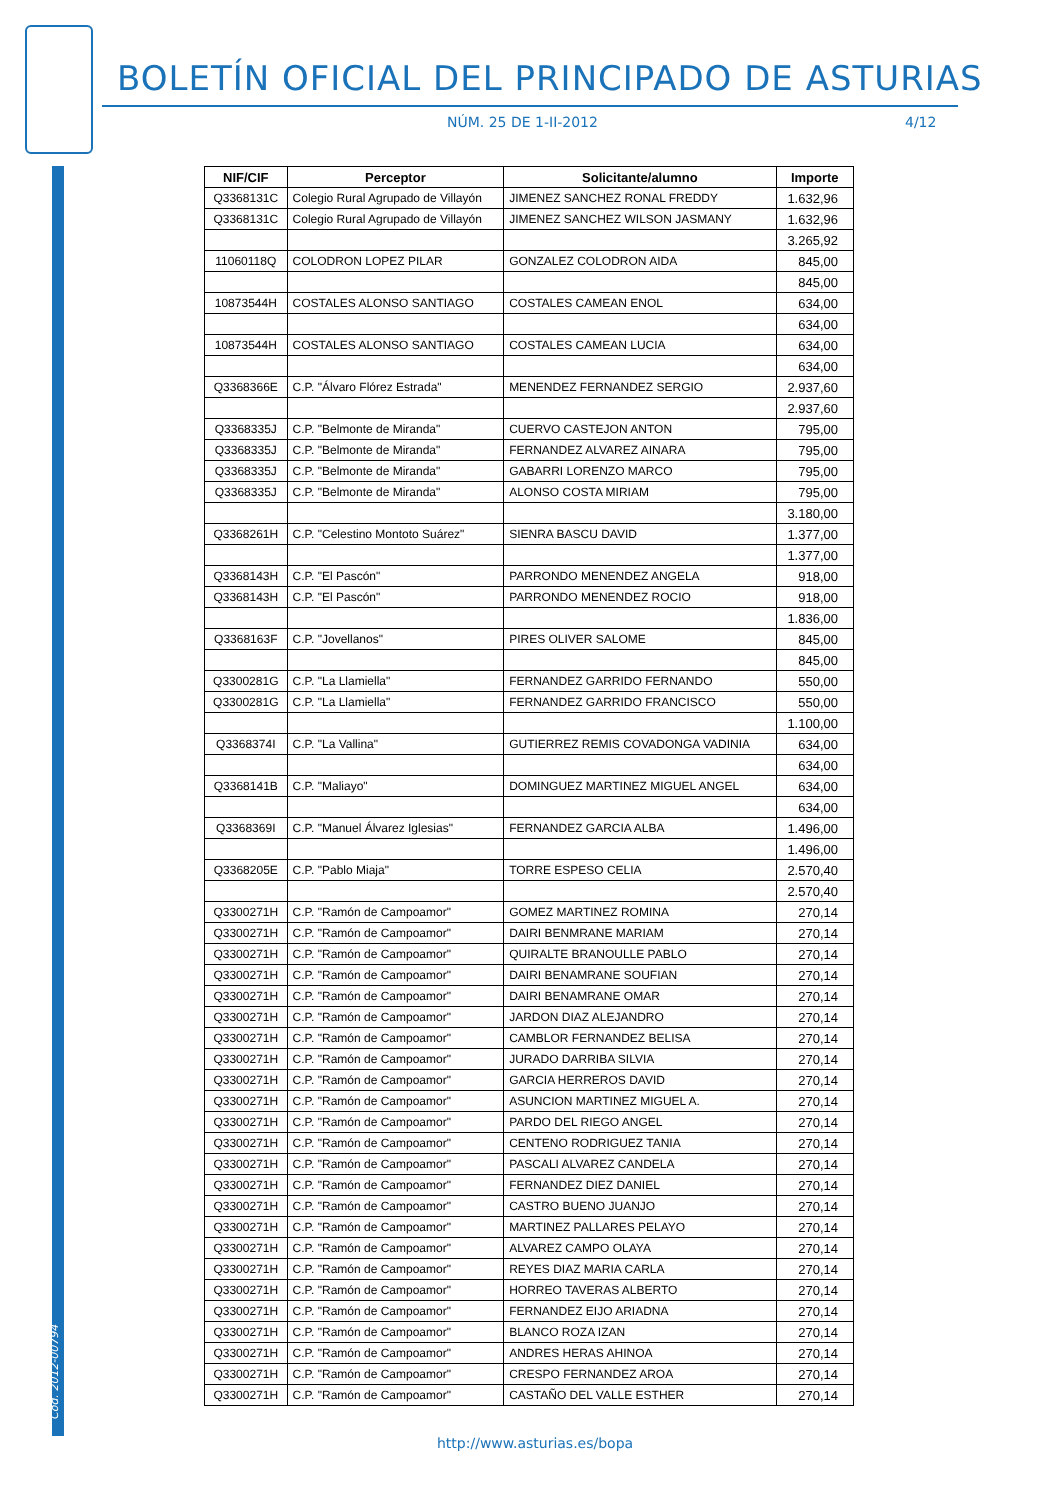BOLETÍN OFICIAL DEL PRINCIPADO DE ASTURIAS
NÚM. 25 DE 1-II-2012 4/12
Cód. 2012-00794
| NIF/CIF | Perceptor | Solicitante/alumno | Importe |
| --- | --- | --- | --- |
| Q3368131C | Colegio Rural Agrupado de Villayón | JIMENEZ SANCHEZ RONAL FREDDY | 1.632,96 |
| Q3368131C | Colegio Rural Agrupado de Villayón | JIMENEZ SANCHEZ WILSON JASMANY | 1.632,96 |
| | | | 3.265,92 |
| 11060118Q | COLODRON LOPEZ PILAR | GONZALEZ COLODRON AIDA | 845,00 |
| | | | 845,00 |
| 10873544H | COSTALES ALONSO SANTIAGO | COSTALES CAMEAN ENOL | 634,00 |
| | | | 634,00 |
| 10873544H | COSTALES ALONSO SANTIAGO | COSTALES CAMEAN LUCIA | 634,00 |
| | | | 634,00 |
| Q3368366E | C.P. "Álvaro Flórez Estrada" | MENENDEZ FERNANDEZ SERGIO | 2.937,60 |
| | | | 2.937,60 |
| Q3368335J | C.P. "Belmonte de Miranda" | CUERVO CASTEJON ANTON | 795,00 |
| Q3368335J | C.P. "Belmonte de Miranda" | FERNANDEZ ALVAREZ AINARA | 795,00 |
| Q3368335J | C.P. "Belmonte de Miranda" | GABARRI LORENZO MARCO | 795,00 |
| Q3368335J | C.P. "Belmonte de Miranda" | ALONSO COSTA MIRIAM | 795,00 |
| | | | 3.180,00 |
| Q3368261H | C.P. "Celestino Montoto Suárez" | SIENRA BASCU DAVID | 1.377,00 |
| | | | 1.377,00 |
| Q3368143H | C.P. "El Pascón" | PARRONDO MENENDEZ ANGELA | 918,00 |
| Q3368143H | C.P. "El Pascón" | PARRONDO MENENDEZ ROCIO | 918,00 |
| | | | 1.836,00 |
| Q3368163F | C.P. "Jovellanos" | PIRES OLIVER SALOME | 845,00 |
| | | | 845,00 |
| Q3300281G | C.P. "La Llamiella" | FERNANDEZ GARRIDO FERNANDO | 550,00 |
| Q3300281G | C.P. "La Llamiella" | FERNANDEZ GARRIDO FRANCISCO | 550,00 |
| | | | 1.100,00 |
| Q3368374I | C.P. "La Vallina" | GUTIERREZ REMIS COVADONGA VADINIA | 634,00 |
| | | | 634,00 |
| Q3368141B | C.P. "Maliayo" | DOMINGUEZ MARTINEZ MIGUEL ANGEL | 634,00 |
| | | | 634,00 |
| Q3368369I | C.P. "Manuel Álvarez Iglesias" | FERNANDEZ GARCIA ALBA | 1.496,00 |
| | | | 1.496,00 |
| Q3368205E | C.P. "Pablo Miaja" | TORRE ESPESO CELIA | 2.570,40 |
| | | | 2.570,40 |
| Q3300271H | C.P. "Ramón de Campoamor" | GOMEZ MARTINEZ ROMINA | 270,14 |
| Q3300271H | C.P. "Ramón de Campoamor" | DAIRI BENMRANE MARIAM | 270,14 |
| Q3300271H | C.P. "Ramón de Campoamor" | QUIRALTE BRANOULLE PABLO | 270,14 |
| Q3300271H | C.P. "Ramón de Campoamor" | DAIRI BENAMRANE SOUFIAN | 270,14 |
| Q3300271H | C.P. "Ramón de Campoamor" | DAIRI BENAMRANE OMAR | 270,14 |
| Q3300271H | C.P. "Ramón de Campoamor" | JARDON DIAZ ALEJANDRO | 270,14 |
| Q3300271H | C.P. "Ramón de Campoamor" | CAMBLOR FERNANDEZ BELISA | 270,14 |
| Q3300271H | C.P. "Ramón de Campoamor" | JURADO DARRIBA SILVIA | 270,14 |
| Q3300271H | C.P. "Ramón de Campoamor" | GARCIA HERREROS DAVID | 270,14 |
| Q3300271H | C.P. "Ramón de Campoamor" | ASUNCION MARTINEZ MIGUEL A. | 270,14 |
| Q3300271H | C.P. "Ramón de Campoamor" | PARDO DEL RIEGO ANGEL | 270,14 |
| Q3300271H | C.P. "Ramón de Campoamor" | CENTENO RODRIGUEZ TANIA | 270,14 |
| Q3300271H | C.P. "Ramón de Campoamor" | PASCALI ALVAREZ CANDELA | 270,14 |
| Q3300271H | C.P. "Ramón de Campoamor" | FERNANDEZ DIEZ DANIEL | 270,14 |
| Q3300271H | C.P. "Ramón de Campoamor" | CASTRO BUENO JUANJO | 270,14 |
| Q3300271H | C.P. "Ramón de Campoamor" | MARTINEZ PALLARES PELAYO | 270,14 |
| Q3300271H | C.P. "Ramón de Campoamor" | ALVAREZ CAMPO OLAYA | 270,14 |
| Q3300271H | C.P. "Ramón de Campoamor" | REYES DIAZ MARIA CARLA | 270,14 |
| Q3300271H | C.P. "Ramón de Campoamor" | HORREO TAVERAS ALBERTO | 270,14 |
| Q3300271H | C.P. "Ramón de Campoamor" | FERNANDEZ EIJO ARIADNA | 270,14 |
| Q3300271H | C.P. "Ramón de Campoamor" | BLANCO ROZA IZAN | 270,14 |
| Q3300271H | C.P. "Ramón de Campoamor" | ANDRES HERAS AHINOA | 270,14 |
| Q3300271H | C.P. "Ramón de Campoamor" | CRESPO FERNANDEZ AROA | 270,14 |
| Q3300271H | C.P. "Ramón de Campoamor" | CASTAÑO DEL VALLE ESTHER | 270,14 |
http://www.asturias.es/bopa